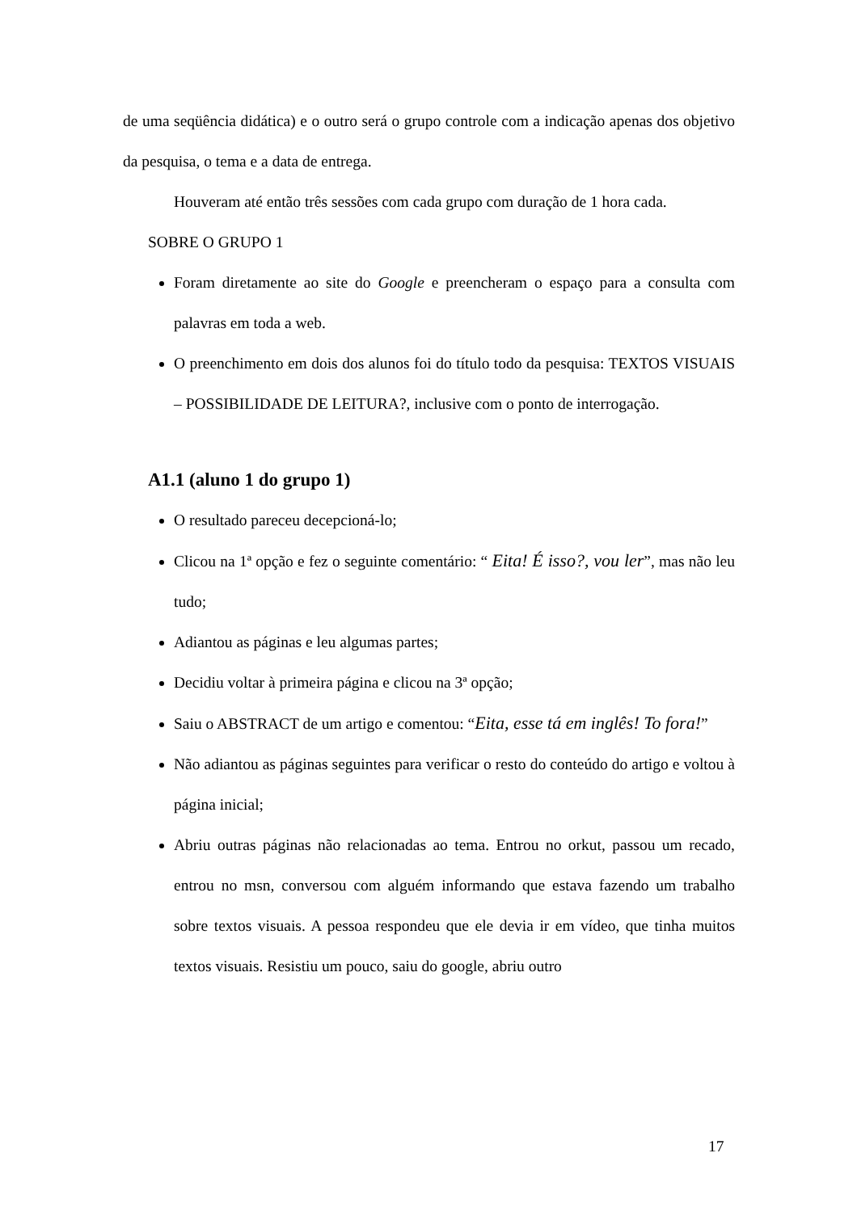de uma seqüência didática) e o outro será o grupo controle com a indicação apenas dos objetivo da pesquisa, o tema e a data de entrega.
Houveram até então três sessões com cada grupo com duração de 1 hora cada.
SOBRE O GRUPO 1
Foram diretamente ao site do Google e preencheram o espaço para a consulta com palavras em toda a web.
O preenchimento em dois dos alunos foi do título todo da pesquisa: TEXTOS VISUAIS – POSSIBILIDADE DE LEITURA?, inclusive com o ponto de interrogação.
A1.1 (aluno 1 do grupo 1)
O resultado pareceu decepcioná-lo;
Clicou na 1ª opção e fez o seguinte comentário: “ Eita! É isso?, vou ler”, mas não leu tudo;
Adiantou as páginas e leu algumas partes;
Decidiu voltar à primeira página e clicou na 3ª opção;
Saiu o ABSTRACT de um artigo e comentou: “Eita, esse tá em inglês! To fora!”
Não adiantou as páginas seguintes para verificar o resto do conteúdo do artigo e voltou à página inicial;
Abriu outras páginas não relacionadas ao tema. Entrou no orkut, passou um recado, entrou no msn, conversou com alguém informando que estava fazendo um trabalho sobre textos visuais. A pessoa respondeu que ele devia ir em vídeo, que tinha muitos textos visuais. Resistiu um pouco, saiu do google, abriu outro
17